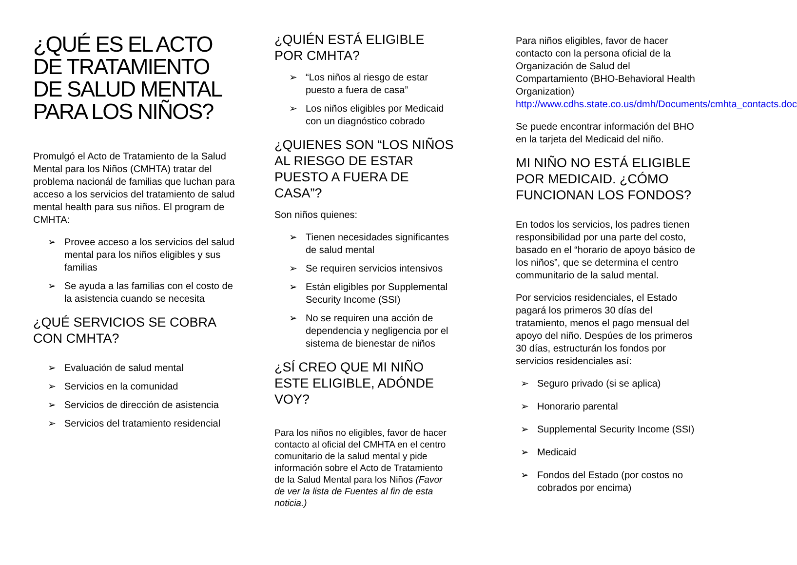¿QUÉ ES EL ACTO DE TRATAMIENTO DE SALUD MENTAL PARA LOS NIÑOS?
Promulgó el Acto de Tratamiento de la Salud Mental para los Niños (CMHTA) tratar del problema nacionál de familias que luchan para acceso a los servicios del tratamiento de salud mental health para sus niños. El program de CMHTA:
➢ Provee acceso a los servicios del salud mental para los niños eligibles y sus familias
➢ Se ayuda a las familias con el costo de la asistencia cuando se necesita
¿QUÉ SERVICIOS SE COBRA CON CMHTA?
➢ Evaluación de salud mental
➢ Servicios en la comunidad
➢ Servicios de dirección de asistencia
➢ Servicios del tratamiento residencial
¿QUIÉN ESTÁ ELIGIBLE POR CMHTA?
➢ “Los niños al riesgo de estar puesto a fuera de casa”
➢ Los niños eligibles por Medicaid con un diagnóstico cobrado
¿QUIENES SON “LOS NIÑOS AL RIESGO DE ESTAR PUESTO A FUERA DE CASA”?
Son niños quienes:
➢ Tienen necesidades significantes de salud mental
➢ Se requiren servicios intensivos
➢ Están eligibles por Supplemental Security Income (SSI)
➢ No se requiren una acción de dependencia y negligencia por el sistema de bienestar de niños
¿SÍ CREO QUE MI NIÑO ESTE ELIGIBLE, ADÓNDE VOY?
Para los niños no eligibles, favor de hacer contacto al oficial del CMHTA en el centro comunitario de la salud mental y pide información sobre el Acto de Tratamiento de la Salud Mental para los Niños (Favor de ver la lista de Fuentes al fin de esta noticia.)
Para niños eligibles, favor de hacer contacto con la persona oficial de la Organización de Salud del Compartamiento (BHO-Behavioral Health Organization) http://www.cdhs.state.co.us/dmh/Documents/cmhta_contacts.doc
Se puede encontrar información del BHO en la tarjeta del Medicaid del niño.
MI NIÑO NO ESTÁ ELIGIBLE POR MEDICAID. ¿CÓMO FUNCIONAN LOS FONDOS?
En todos los servicios, los padres tienen responsibilidad por una parte del costo, basado en el “horario de apoyo básico de los niños”, que se determina el centro communitario de la salud mental.
Por servicios residenciales, el Estado pagará los primeros 30 días del tratamiento, menos el pago mensual del apoyo del niño. Despúes de los primeros 30 días, estructurán los fondos por servicios residenciales así:
➢ Seguro privado (si se aplica)
➢ Honorario parental
➢ Supplemental Security Income (SSI)
➢ Medicaid
➢ Fondos del Estado (por costos no cobrados por encima)